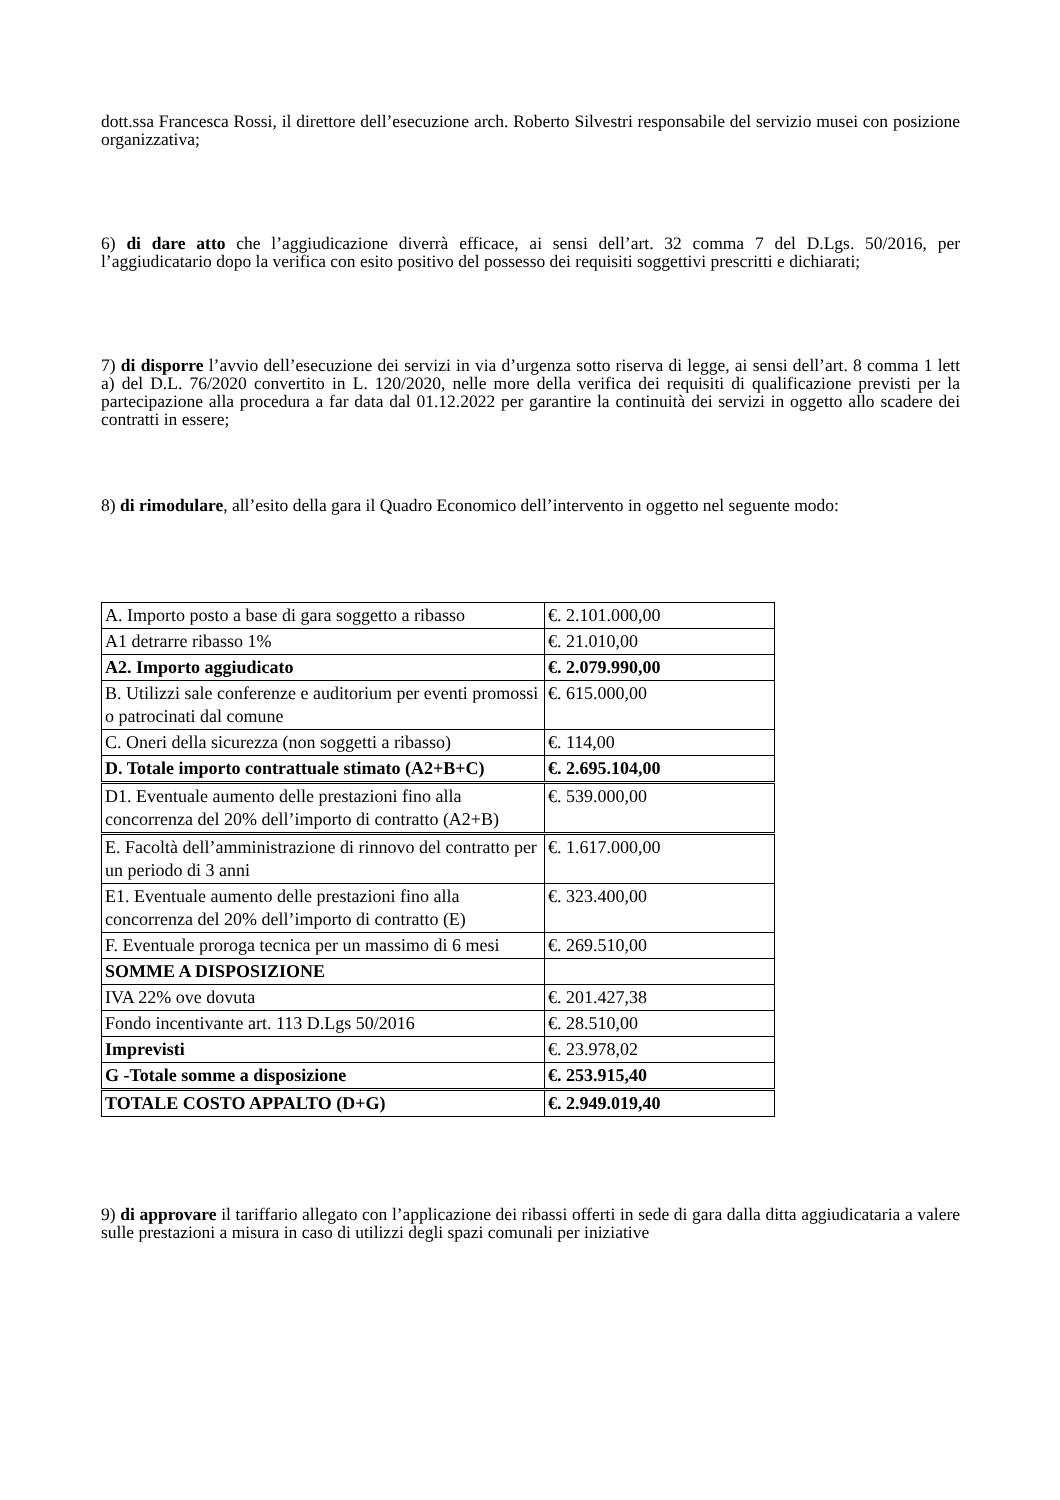dott.ssa Francesca Rossi, il direttore dell’esecuzione arch. Roberto Silvestri responsabile del servizio musei con posizione organizzativa;
6) di dare atto che l’aggiudicazione diverrà efficace, ai sensi dell’art. 32 comma 7 del D.Lgs. 50/2016, per l’aggiudicatario dopo la verifica con esito positivo del possesso dei requisiti soggettivi prescritti e dichiarati;
7) di disporre l’avvio dell’esecuzione dei servizi in via d’urgenza sotto riserva di legge, ai sensi dell’art. 8 comma 1 lett a) del D.L. 76/2020 convertito in L. 120/2020, nelle more della verifica dei requisiti di qualificazione previsti per la partecipazione alla procedura a far data dal 01.12.2022 per garantire la continuità dei servizi in oggetto allo scadere dei contratti in essere;
8) di rimodulare, all’esito della gara il Quadro Economico dell’intervento in oggetto nel seguente modo:
| A. Importo posto a base di gara soggetto a ribasso | €. 2.101.000,00 |
| A1 detrarre ribasso 1% | €. 21.010,00 |
| A2. Importo aggiudicato | €. 2.079.990,00 |
| B. Utilizzi sale conferenze e auditorium per eventi promossi o patrocinati dal comune | €. 615.000,00 |
| C. Oneri della sicurezza (non soggetti a ribasso) | €. 114,00 |
| D. Totale importo contrattuale stimato (A2+B+C) | €. 2.695.104,00 |
| D1. Eventuale aumento delle prestazioni fino alla concorrenza del 20% dell’importo di contratto (A2+B) | €. 539.000,00 |
| E. Facoltà dell’amministrazione di rinnovo del contratto per un periodo di 3 anni | €. 1.617.000,00 |
| E1. Eventuale aumento delle prestazioni fino alla concorrenza del 20% dell’importo di contratto (E) | €. 323.400,00 |
| F. Eventuale proroga tecnica per un massimo di 6 mesi | €. 269.510,00 |
| SOMME A DISPOSIZIONE | |
| IVA 22% ove dovuta | €. 201.427,38 |
| Fondo incentivante art. 113 D.Lgs 50/2016 | €. 28.510,00 |
| Imprevisti | €. 23.978,02 |
| G -Totale somme a disposizione | €. 253.915,40 |
| TOTALE COSTO APPALTO (D+G) | €. 2.949.019,40 |
9) di approvare il tariffario allegato con l’applicazione dei ribassi offerti in sede di gara dalla ditta aggiudicataria a valere sulle prestazioni a misura in caso di utilizzi degli spazi comunali per iniziative